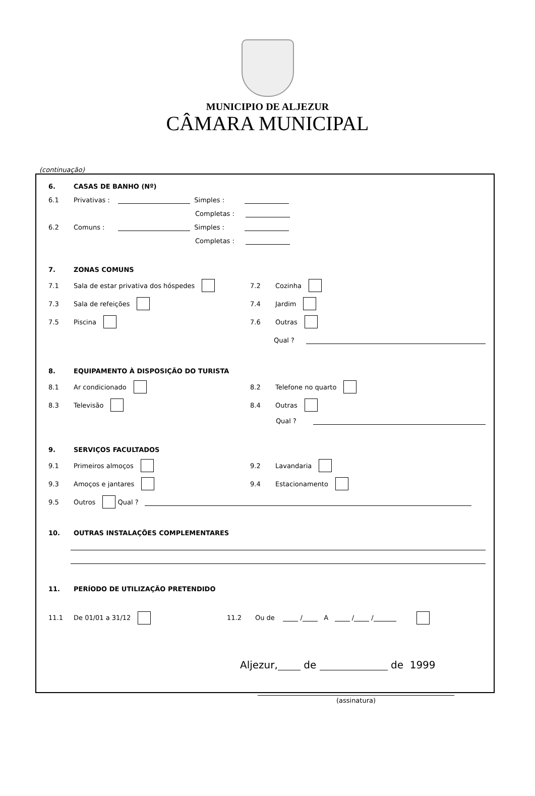MUNICIPIO DE ALJEZUR
CÂMARA MUNICIPAL
(continuação)
6. CASAS DE BANHO (Nº)
6.1 Privativas : Simples :
Completas :
6.2 Comuns : Simples :
Completas :
7. ZONAS COMUNS
7.1 Sala de estar privativa dos hóspedes 7.2 Cozinha
7.3 Sala de refeições 7.4 Jardim
7.5 Piscina 7.6 Outras
Qual ?
8. EQUIPAMENTO À DISPOSIÇÃO DO TURISTA
8.1 Ar condicionado 8.2 Telefone no quarto
8.3 Televisão 8.4 Outras
Qual ?
9. SERVIÇOS FACULTADOS
9.1 Primeiros almoços 9.2 Lavandaria
9.3 Amoços e jantares 9.4 Estacionamento
9.5 Outros Qual ?
10. OUTRAS INSTALAÇÕES COMPLEMENTARES
11. PERÍODO DE UTILIZAÇÃO PRETENDIDO
11.1 De 01/01 a 31/12 11.2 Ou de / A / /
Aljezur, de de 1999
(assinatura)